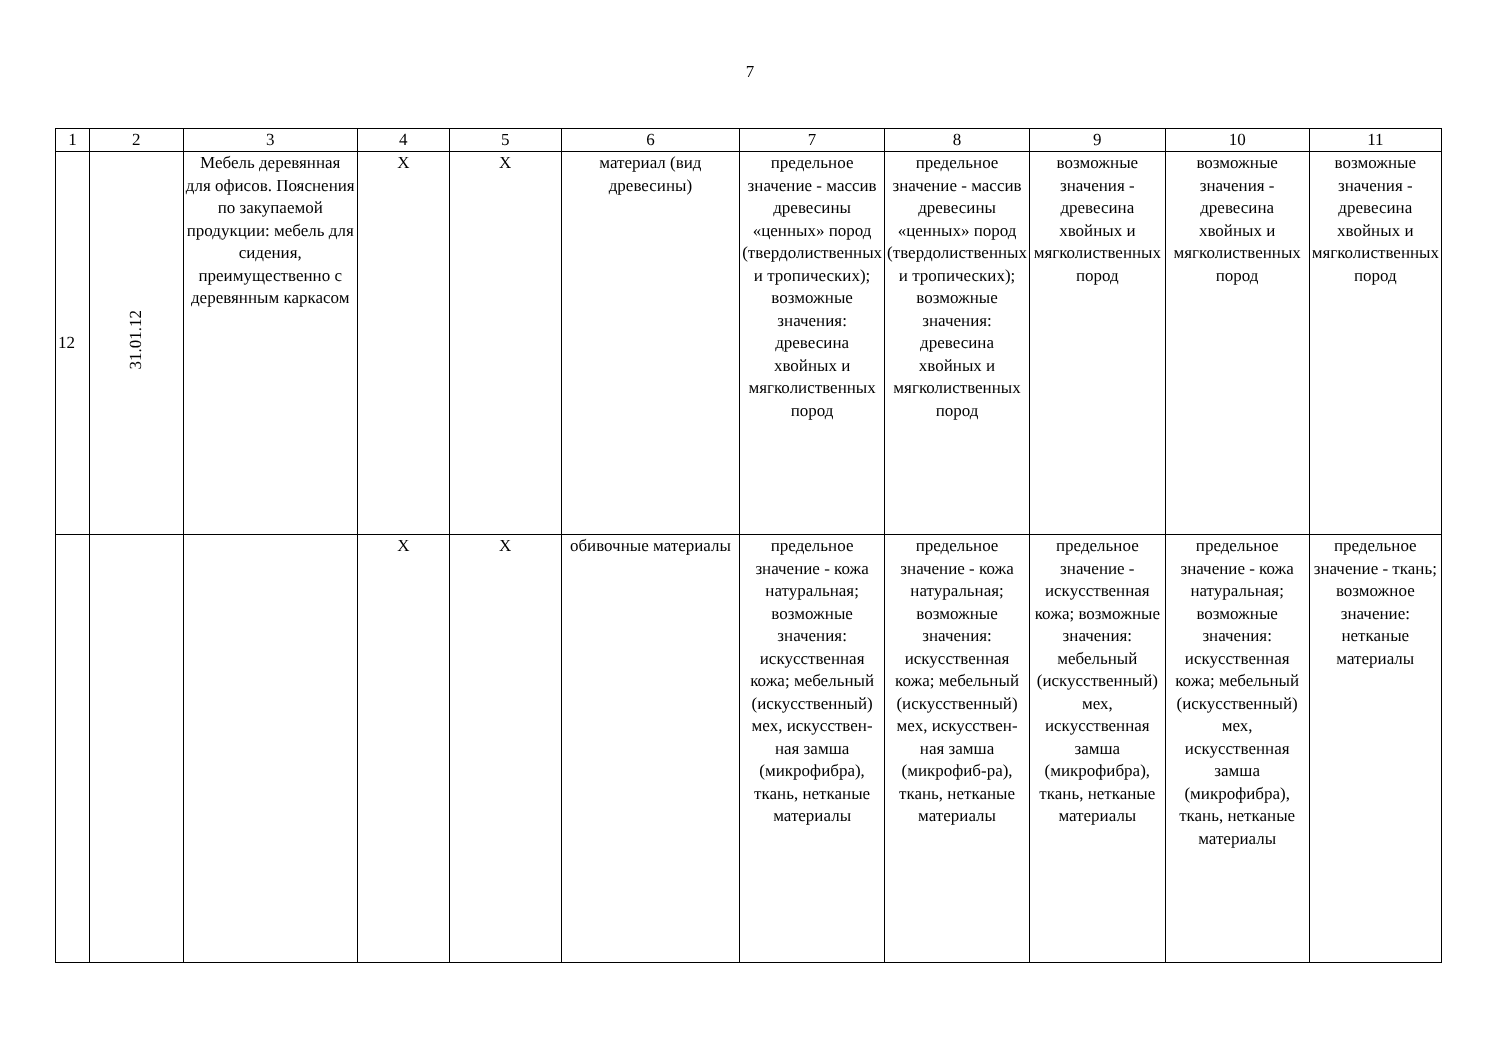7
| 1 | 2 | 3 | 4 | 5 | 6 | 7 | 8 | 9 | 10 | 11 |
| 12 | 31.01.12 | Мебель деревянная для офисов. Пояснения по закупаемой продукции: мебель для сидения, преимущественно с деревянным каркасом | Х | Х | материал (вид древесины) | предельное значение - массив древесины «ценных» пород (твердолиственных и тропических); возможные значения: древесина хвойных и мягколиственных пород | предельное значение - массив древесины «ценных» пород (твердолиственных и тропических); возможные значения: древесина хвойных и мягколиственных пород | возможные значения - древесина хвойных и мягколиственных пород | возможные значения - древесина хвойных и мягколиственных пород | возможные значения - древесина хвойных и мягколиственных пород |
| | | | Х | Х | обивочные материалы | предельное значение - кожа натуральная; возможные значения: искусственная кожа; мебельный (искусственный) мех, искусствен-ная замша (микрофибра), ткань, нетканые материалы | предельное значение - кожа натуральная; возможные значения: искусственная кожа; мебельный (искусственный) мех, искусствен-ная замша (микрофиб-ра), ткань, нетканые материалы | предельное значение - искусственная кожа; возможные значения: мебельный (искусственный) мех, искусственная замша (микрофибра), ткань, нетканые материалы | предельное значение - кожа натуральная; возможные значения: искусственная кожа; мебельный (искусственный) мех, искусственная замша (микрофибра), ткань, нетканые материалы | предельное значение - ткань; возможное значение: нетканые материалы |